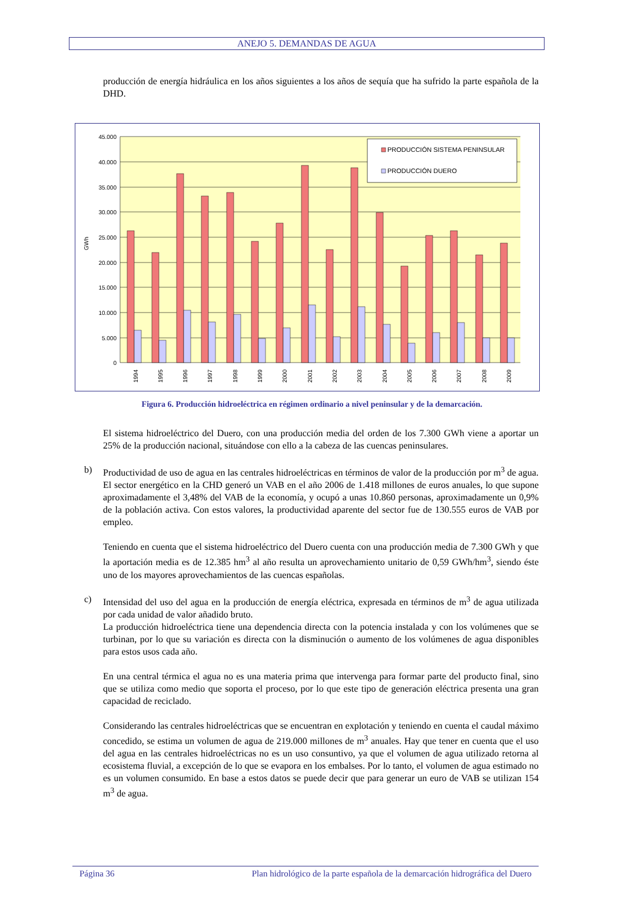ANEJO 5. DEMANDAS DE AGUA
producción de energía hidráulica en los años siguientes a los años de sequía que ha sufrido la parte española de la DHD.
45.000
40.000
35.000
30.000
25.000
20.000
15.000
10.000
5.000
0
GWh
1994
1995
1996
1997
1998
1999
2000
2001
2002
2003
2004
2005
2006
2007
2008
2009
PRODUCCIÓN SISTEMA PENINSULAR
PRODUCCIÓN DUERO
Figura 6. Producción hidroeléctrica en régimen ordinario a nivel peninsular y de la demarcación.
El sistema hidroeléctrico del Duero, con una producción media del orden de los 7.300 GWh viene a aportar un 25% de la producción nacional, situándose con ello a la cabeza de las cuencas peninsulares.
b) Productividad de uso de agua en las centrales hidroeléctricas en términos de valor de la producción por m<sup>3</sup> de agua.
El sector energético en la CHD generó un VAB en el año 2006 de 1.418 millones de euros anuales, lo que supone aproximadamente el 3,48% del VAB de la economía, y ocupó a unas 10.860 personas, aproximadamente un 0,9% de la población activa. Con estos valores, la productividad aparente del sector fue de 130.555 euros de VAB por empleo.
Teniendo en cuenta que el sistema hidroeléctrico del Duero cuenta con una producción media de 7.300 GWh y que la aportación media es de 12.385 hm<sup>3</sup> al año resulta un aprovechamiento unitario de 0,59 GWh/hm<sup>3</sup>, siendo éste uno de los mayores aprovechamientos de las cuencas españolas.
c) Intensidad del uso del agua en la producción de energía eléctrica, expresada en términos de m<sup>3</sup> de agua utilizada por cada unidad de valor añadido bruto.
La producción hidroeléctrica tiene una dependencia directa con la potencia instalada y con los volúmenes que se turbinan, por lo que su variación es directa con la disminución o aumento de los volúmenes de agua disponibles para estos usos cada año.
En una central térmica el agua no es una materia prima que intervenga para formar parte del producto final, sino que se utiliza como medio que soporta el proceso, por lo que este tipo de generación eléctrica presenta una gran capacidad de reciclado.
Considerando las centrales hidroeléctricas que se encuentran en explotación y teniendo en cuenta el caudal máximo concedido, se estima un volumen de agua de 219.000 millones de m<sup>3</sup> anuales. Hay que tener en cuenta que el uso del agua en las centrales hidroeléctricas no es un uso consuntivo, ya que el volumen de agua utilizado retorna al ecosistema fluvial, a excepción de lo que se evapora en los embalses. Por lo tanto, el volumen de agua estimado no es un volumen consumido. En base a estos datos se puede decir que para generar un euro de VAB se utilizan 154 m<sup>3</sup> de agua.
Página 36 Plan hidrológico de la parte española de la demarcación hidrográfica del Duero